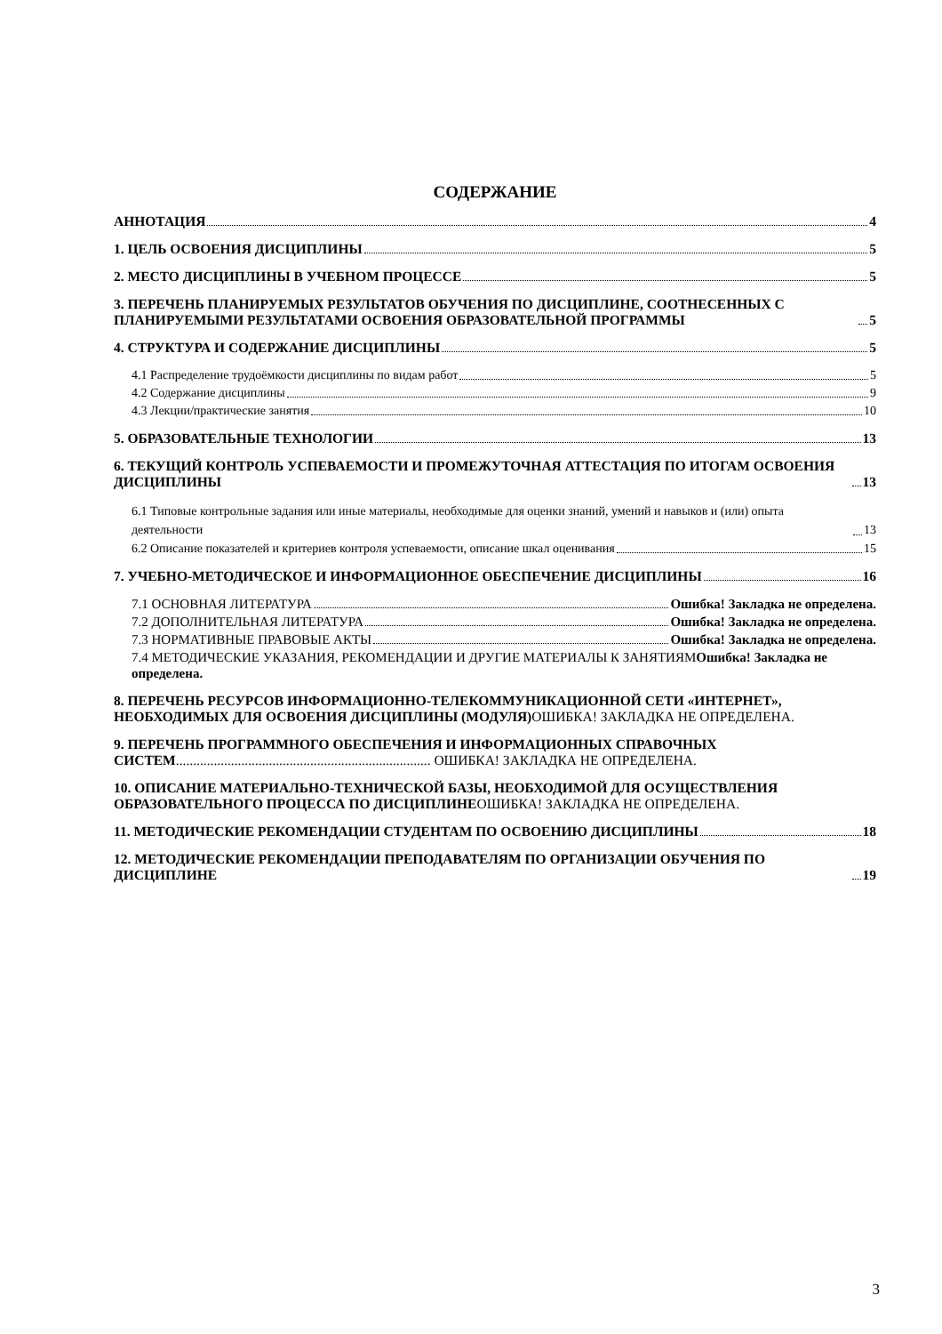СОДЕРЖАНИЕ
АННОТАЦИЯ 4
1. ЦЕЛЬ ОСВОЕНИЯ ДИСЦИПЛИНЫ 5
2. МЕСТО ДИСЦИПЛИНЫ В УЧЕБНОМ ПРОЦЕССЕ 5
3. ПЕРЕЧЕНЬ ПЛАНИРУЕМЫХ РЕЗУЛЬТАТОВ ОБУЧЕНИЯ ПО ДИСЦИПЛИНЕ, СООТНЕСЕННЫХ С ПЛАНИРУЕМЫМИ РЕЗУЛЬТАТАМИ ОСВОЕНИЯ ОБРАЗОВАТЕЛЬНОЙ ПРОГРАММЫ 5
4. СТРУКТУРА И СОДЕРЖАНИЕ ДИСЦИПЛИНЫ 5
4.1 Распределение трудоёмкости дисциплины по видам работ 5
4.2 Содержание дисциплины 9
4.3 Лекции/практические занятия 10
5. ОБРАЗОВАТЕЛЬНЫЕ ТЕХНОЛОГИИ 13
6. ТЕКУЩИЙ КОНТРОЛЬ УСПЕВАЕМОСТИ И ПРОМЕЖУТОЧНАЯ АТТЕСТАЦИЯ ПО ИТОГАМ ОСВОЕНИЯ ДИСЦИПЛИНЫ 13
6.1 Типовые контрольные задания или иные материалы, необходимые для оценки знаний, умений и навыков и (или) опыта деятельности 13
6.2 Описание показателей и критериев контроля успеваемости, описание шкал оценивания 15
7. УЧЕБНО-МЕТОДИЧЕСКОЕ И ИНФОРМАЦИОННОЕ ОБЕСПЕЧЕНИЕ ДИСЦИПЛИНЫ 16
7.1 ОСНОВНАЯ ЛИТЕРАТУРА Ошибка! Закладка не определена.
7.2 ДОПОЛНИТЕЛЬНАЯ ЛИТЕРАТУРА Ошибка! Закладка не определена.
7.3 НОРМАТИВНЫЕ ПРАВОВЫЕ АКТЫ Ошибка! Закладка не определена.
7.4 МЕТОДИЧЕСКИЕ УКАЗАНИЯ, РЕКОМЕНДАЦИИ И ДРУГИЕ МАТЕРИАЛЫ К ЗАНЯТИЯМОшибка! Закладка не определена.
8. ПЕРЕЧЕНЬ РЕСУРСОВ ИНФОРМАЦИОННО-ТЕЛЕКОММУНИКАЦИОННОЙ СЕТИ «ИНТЕРНЕТ», НЕОБХОДИМЫХ ДЛЯ ОСВОЕНИЯ ДИСЦИПЛИНЫ (МОДУЛЯ) ОШИБКА! ЗАКЛАДКА НЕ ОПРЕДЕЛЕНА.
9. ПЕРЕЧЕНЬ ПРОГРАММНОГО ОБЕСПЕЧЕНИЯ И ИНФОРМАЦИОННЫХ СПРАВОЧНЫХ СИСТЕМ.......................................................................... ОШИБКА! ЗАКЛАДКА НЕ ОПРЕДЕЛЕНА.
10. ОПИСАНИЕ МАТЕРИАЛЬНО-ТЕХНИЧЕСКОЙ БАЗЫ, НЕОБХОДИМОЙ ДЛЯ ОСУЩЕСТВЛЕНИЯ ОБРАЗОВАТЕЛЬНОГО ПРОЦЕССА ПО ДИСЦИПЛИНЕОШИБКА! ЗАКЛАДКА НЕ ОПРЕДЕЛЕНА.
11. МЕТОДИЧЕСКИЕ РЕКОМЕНДАЦИИ СТУДЕНТАМ ПО ОСВОЕНИЮ ДИСЦИПЛИНЫ 18
12. МЕТОДИЧЕСКИЕ РЕКОМЕНДАЦИИ ПРЕПОДАВАТЕЛЯМ ПО ОРГАНИЗАЦИИ ОБУЧЕНИЯ ПО ДИСЦИПЛИНЕ 19
3